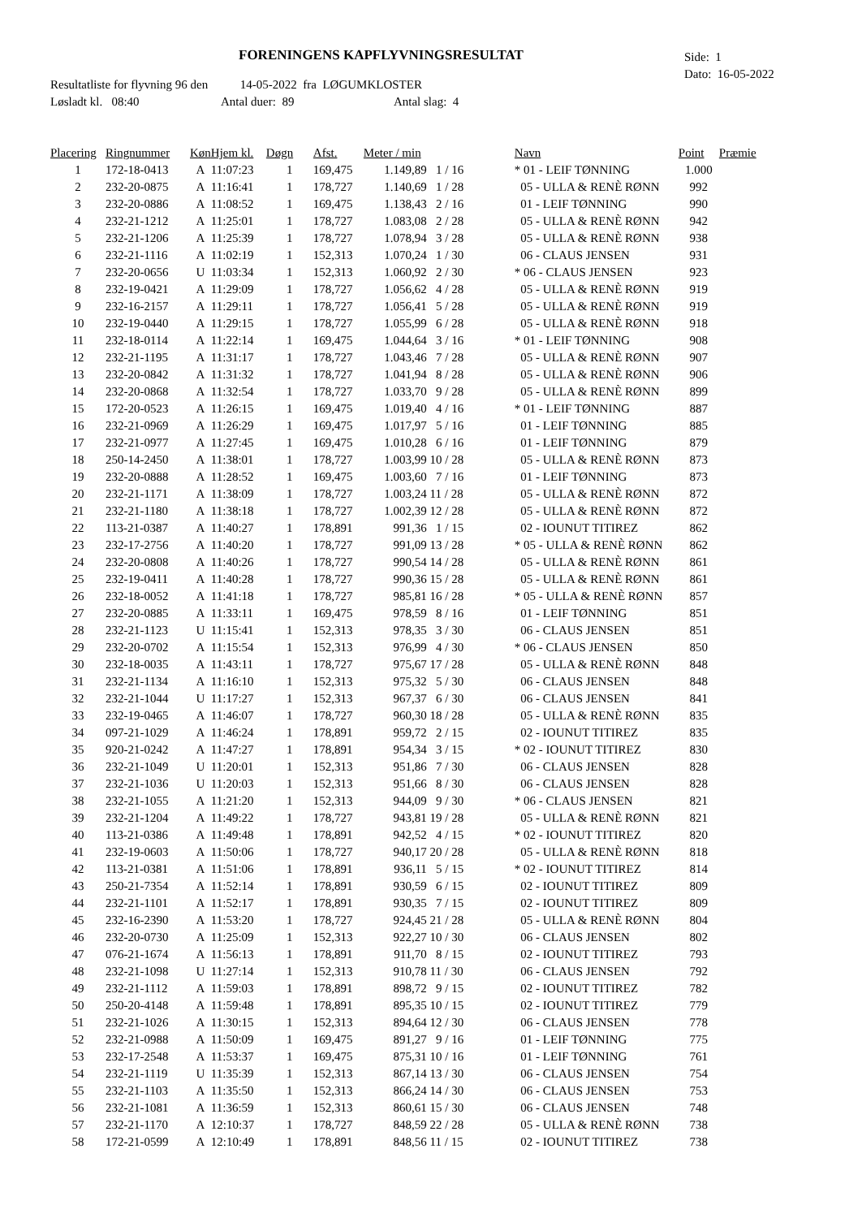FORENINGENS KAPFLYVNINGSRESULTAT
Side: 1
Dato: 16-05-2022
Resultatliste for flyvning 96 den 14-05-2022 fra LØGUMKLOSTER
Løsladt kl. 08:40 Antal duer: 89 Antal slag: 4
| Placering | Ringnummer | Køn | Hjem kl. | Døgn | Afst. | Meter / min | | Navn | Point | Præmie |
| --- | --- | --- | --- | --- | --- | --- | --- | --- | --- | --- |
| 1 | 172-18-0413 | A | 11:07:23 | 1 | 169,475 | 1.149,89 | 1 / 16 | * 01 - LEIF TØNNING | 1.000 | |
| 2 | 232-20-0875 | A | 11:16:41 | 1 | 178,727 | 1.140,69 | 1 / 28 | 05 - ULLA & RENÈ RØNN | 992 | |
| 3 | 232-20-0886 | A | 11:08:52 | 1 | 169,475 | 1.138,43 | 2 / 16 | 01 - LEIF TØNNING | 990 | |
| 4 | 232-21-1212 | A | 11:25:01 | 1 | 178,727 | 1.083,08 | 2 / 28 | 05 - ULLA & RENÈ RØNN | 942 | |
| 5 | 232-21-1206 | A | 11:25:39 | 1 | 178,727 | 1.078,94 | 3 / 28 | 05 - ULLA & RENÈ RØNN | 938 | |
| 6 | 232-21-1116 | A | 11:02:19 | 1 | 152,313 | 1.070,24 | 1 / 30 | 06 - CLAUS JENSEN | 931 | |
| 7 | 232-20-0656 | U | 11:03:34 | 1 | 152,313 | 1.060,92 | 2 / 30 | * 06 - CLAUS JENSEN | 923 | |
| 8 | 232-19-0421 | A | 11:29:09 | 1 | 178,727 | 1.056,62 | 4 / 28 | 05 - ULLA & RENÈ RØNN | 919 | |
| 9 | 232-16-2157 | A | 11:29:11 | 1 | 178,727 | 1.056,41 | 5 / 28 | 05 - ULLA & RENÈ RØNN | 919 | |
| 10 | 232-19-0440 | A | 11:29:15 | 1 | 178,727 | 1.055,99 | 6 / 28 | 05 - ULLA & RENÈ RØNN | 918 | |
| 11 | 232-18-0114 | A | 11:22:14 | 1 | 169,475 | 1.044,64 | 3 / 16 | * 01 - LEIF TØNNING | 908 | |
| 12 | 232-21-1195 | A | 11:31:17 | 1 | 178,727 | 1.043,46 | 7 / 28 | 05 - ULLA & RENÈ RØNN | 907 | |
| 13 | 232-20-0842 | A | 11:31:32 | 1 | 178,727 | 1.041,94 | 8 / 28 | 05 - ULLA & RENÈ RØNN | 906 | |
| 14 | 232-20-0868 | A | 11:32:54 | 1 | 178,727 | 1.033,70 | 9 / 28 | 05 - ULLA & RENÈ RØNN | 899 | |
| 15 | 172-20-0523 | A | 11:26:15 | 1 | 169,475 | 1.019,40 | 4 / 16 | * 01 - LEIF TØNNING | 887 | |
| 16 | 232-21-0969 | A | 11:26:29 | 1 | 169,475 | 1.017,97 | 5 / 16 | 01 - LEIF TØNNING | 885 | |
| 17 | 232-21-0977 | A | 11:27:45 | 1 | 169,475 | 1.010,28 | 6 / 16 | 01 - LEIF TØNNING | 879 | |
| 18 | 250-14-2450 | A | 11:38:01 | 1 | 178,727 | 1.003,99 | 10 / 28 | 05 - ULLA & RENÈ RØNN | 873 | |
| 19 | 232-20-0888 | A | 11:28:52 | 1 | 169,475 | 1.003,60 | 7 / 16 | 01 - LEIF TØNNING | 873 | |
| 20 | 232-21-1171 | A | 11:38:09 | 1 | 178,727 | 1.003,24 | 11 / 28 | 05 - ULLA & RENÈ RØNN | 872 | |
| 21 | 232-21-1180 | A | 11:38:18 | 1 | 178,727 | 1.002,39 | 12 / 28 | 05 - ULLA & RENÈ RØNN | 872 | |
| 22 | 113-21-0387 | A | 11:40:27 | 1 | 178,891 | 991,36 | 1 / 15 | 02 - IOUNUT TITIREZ | 862 | |
| 23 | 232-17-2756 | A | 11:40:20 | 1 | 178,727 | 991,09 | 13 / 28 | * 05 - ULLA & RENÈ RØNN | 862 | |
| 24 | 232-20-0808 | A | 11:40:26 | 1 | 178,727 | 990,54 | 14 / 28 | 05 - ULLA & RENÈ RØNN | 861 | |
| 25 | 232-19-0411 | A | 11:40:28 | 1 | 178,727 | 990,36 | 15 / 28 | 05 - ULLA & RENÈ RØNN | 861 | |
| 26 | 232-18-0052 | A | 11:41:18 | 1 | 178,727 | 985,81 | 16 / 28 | * 05 - ULLA & RENÈ RØNN | 857 | |
| 27 | 232-20-0885 | A | 11:33:11 | 1 | 169,475 | 978,59 | 8 / 16 | 01 - LEIF TØNNING | 851 | |
| 28 | 232-21-1123 | U | 11:15:41 | 1 | 152,313 | 978,35 | 3 / 30 | 06 - CLAUS JENSEN | 851 | |
| 29 | 232-20-0702 | A | 11:15:54 | 1 | 152,313 | 976,99 | 4 / 30 | * 06 - CLAUS JENSEN | 850 | |
| 30 | 232-18-0035 | A | 11:43:11 | 1 | 178,727 | 975,67 | 17 / 28 | 05 - ULLA & RENÈ RØNN | 848 | |
| 31 | 232-21-1134 | A | 11:16:10 | 1 | 152,313 | 975,32 | 5 / 30 | 06 - CLAUS JENSEN | 848 | |
| 32 | 232-21-1044 | U | 11:17:27 | 1 | 152,313 | 967,37 | 6 / 30 | 06 - CLAUS JENSEN | 841 | |
| 33 | 232-19-0465 | A | 11:46:07 | 1 | 178,727 | 960,30 | 18 / 28 | 05 - ULLA & RENÈ RØNN | 835 | |
| 34 | 097-21-1029 | A | 11:46:24 | 1 | 178,891 | 959,72 | 2 / 15 | 02 - IOUNUT TITIREZ | 835 | |
| 35 | 920-21-0242 | A | 11:47:27 | 1 | 178,891 | 954,34 | 3 / 15 | * 02 - IOUNUT TITIREZ | 830 | |
| 36 | 232-21-1049 | U | 11:20:01 | 1 | 152,313 | 951,86 | 7 / 30 | 06 - CLAUS JENSEN | 828 | |
| 37 | 232-21-1036 | U | 11:20:03 | 1 | 152,313 | 951,66 | 8 / 30 | 06 - CLAUS JENSEN | 828 | |
| 38 | 232-21-1055 | A | 11:21:20 | 1 | 152,313 | 944,09 | 9 / 30 | * 06 - CLAUS JENSEN | 821 | |
| 39 | 232-21-1204 | A | 11:49:22 | 1 | 178,727 | 943,81 | 19 / 28 | 05 - ULLA & RENÈ RØNN | 821 | |
| 40 | 113-21-0386 | A | 11:49:48 | 1 | 178,891 | 942,52 | 4 / 15 | * 02 - IOUNUT TITIREZ | 820 | |
| 41 | 232-19-0603 | A | 11:50:06 | 1 | 178,727 | 940,17 | 20 / 28 | 05 - ULLA & RENÈ RØNN | 818 | |
| 42 | 113-21-0381 | A | 11:51:06 | 1 | 178,891 | 936,11 | 5 / 15 | * 02 - IOUNUT TITIREZ | 814 | |
| 43 | 250-21-7354 | A | 11:52:14 | 1 | 178,891 | 930,59 | 6 / 15 | 02 - IOUNUT TITIREZ | 809 | |
| 44 | 232-21-1101 | A | 11:52:17 | 1 | 178,891 | 930,35 | 7 / 15 | 02 - IOUNUT TITIREZ | 809 | |
| 45 | 232-16-2390 | A | 11:53:20 | 1 | 178,727 | 924,45 | 21 / 28 | 05 - ULLA & RENÈ RØNN | 804 | |
| 46 | 232-20-0730 | A | 11:25:09 | 1 | 152,313 | 922,27 | 10 / 30 | 06 - CLAUS JENSEN | 802 | |
| 47 | 076-21-1674 | A | 11:56:13 | 1 | 178,891 | 911,70 | 8 / 15 | 02 - IOUNUT TITIREZ | 793 | |
| 48 | 232-21-1098 | U | 11:27:14 | 1 | 152,313 | 910,78 | 11 / 30 | 06 - CLAUS JENSEN | 792 | |
| 49 | 232-21-1112 | A | 11:59:03 | 1 | 178,891 | 898,72 | 9 / 15 | 02 - IOUNUT TITIREZ | 782 | |
| 50 | 250-20-4148 | A | 11:59:48 | 1 | 178,891 | 895,35 | 10 / 15 | 02 - IOUNUT TITIREZ | 779 | |
| 51 | 232-21-1026 | A | 11:30:15 | 1 | 152,313 | 894,64 | 12 / 30 | 06 - CLAUS JENSEN | 778 | |
| 52 | 232-21-0988 | A | 11:50:09 | 1 | 169,475 | 891,27 | 9 / 16 | 01 - LEIF TØNNING | 775 | |
| 53 | 232-17-2548 | A | 11:53:37 | 1 | 169,475 | 875,31 | 10 / 16 | 01 - LEIF TØNNING | 761 | |
| 54 | 232-21-1119 | U | 11:35:39 | 1 | 152,313 | 867,14 | 13 / 30 | 06 - CLAUS JENSEN | 754 | |
| 55 | 232-21-1103 | A | 11:35:50 | 1 | 152,313 | 866,24 | 14 / 30 | 06 - CLAUS JENSEN | 753 | |
| 56 | 232-21-1081 | A | 11:36:59 | 1 | 152,313 | 860,61 | 15 / 30 | 06 - CLAUS JENSEN | 748 | |
| 57 | 232-21-1170 | A | 12:10:37 | 1 | 178,727 | 848,59 | 22 / 28 | 05 - ULLA & RENÈ RØNN | 738 | |
| 58 | 172-21-0599 | A | 12:10:49 | 1 | 178,891 | 848,56 | 11 / 15 | 02 - IOUNUT TITIREZ | 738 | |